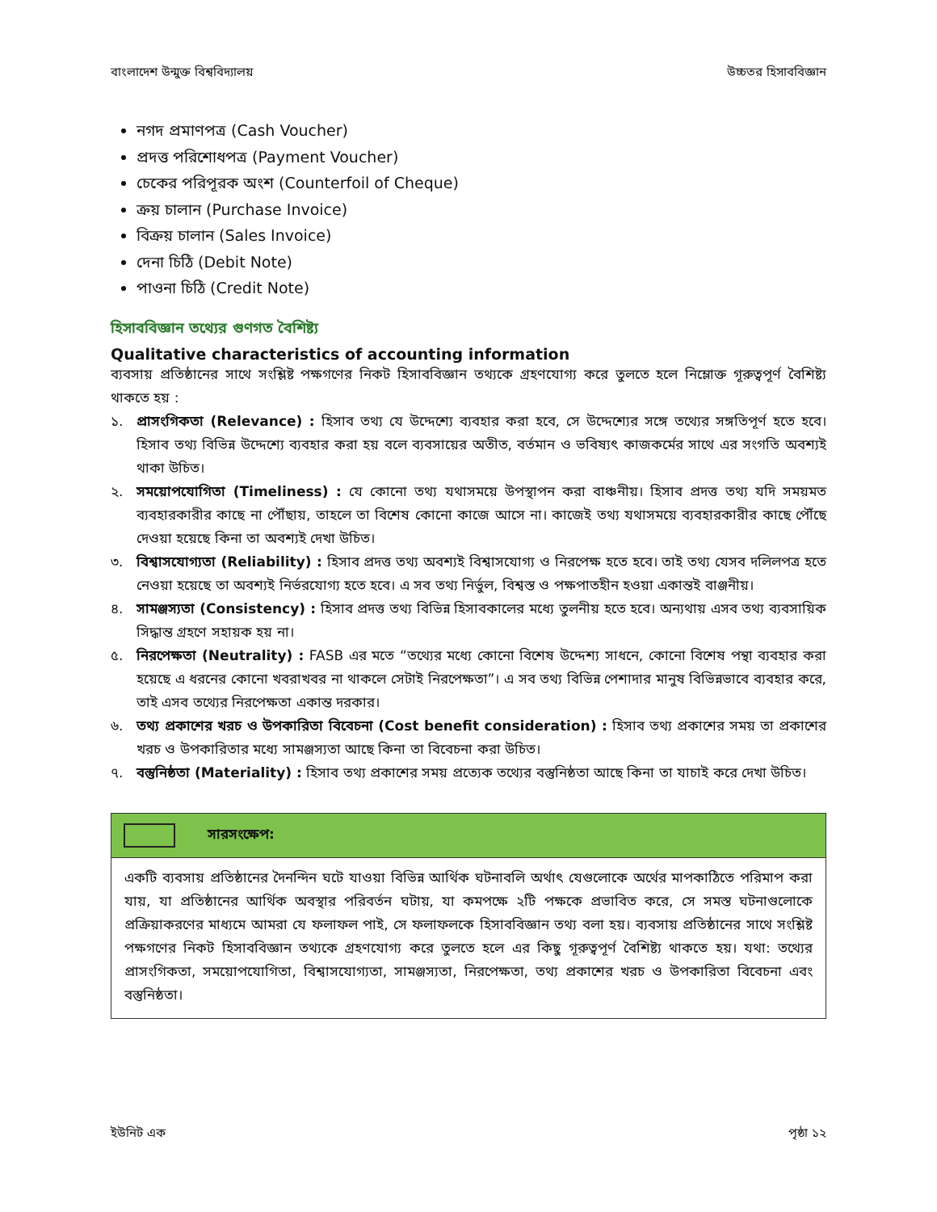বাংলাদেশ উন্মুক্ত বিশ্ববিদ্যালয় উচ্চতর হিসাববিজ্ঞান
নগদ প্রমাণপত্র (Cash Voucher)
প্রদত্ত পরিশোধপত্র (Payment Voucher)
চেকের পরিপূরক অংশ (Counterfoil of Cheque)
ক্রয় চালান (Purchase Invoice)
বিক্রয় চালান (Sales Invoice)
দেনা চিঠি (Debit Note)
পাওনা চিঠি (Credit Note)
হিসাববিজ্ঞান তথ্যের গুণগত বৈশিষ্ট্য
Qualitative characteristics of accounting information
ব্যবসায় প্রতিষ্ঠানের সাথে সংশ্লিষ্ট পক্ষগণের নিকট হিসাববিজ্ঞান তথ্যকে গ্রহণযোগ্য করে তুলতে হলে নিম্লোক্ত গূরুত্বপূর্ণ বৈশিষ্ট্য থাকতে হয় :
১. প্রাসংগিকতা (Relevance) : হিসাব তথ্য যে উদ্দেশ্যে ব্যবহার করা হবে, সে উদ্দেশ্যের সঙ্গে তথ্যের সঙ্গতিপূর্ণ হতে হবে। হিসাব তথ্য বিভিন্ন উদ্দেশ্যে ব্যবহার করা হয় বলে ব্যবসায়ের অতীত, বর্তমান ও ভবিষ্যৎ কাজকর্মের সাথে এর সংগতি অবশ্যই থাকা উচিত।
২. সময়োপযোগিতা (Timeliness) : যে কোনো তথ্য যথাসময়ে উপস্থাপন করা বাঞ্চনীয়। হিসাব প্রদত্ত তথ্য যদি সময়মত ব্যবহারকারীর কাছে না পৌঁছায়, তাহলে তা বিশেষ কোনো কাজে আসে না। কাজেই তথ্য যথাসময়ে ব্যবহারকারীর কাছে পৌঁছে দেওয়া হয়েছে কিনা তা অবশ্যই দেখা উচিত।
৩. বিশ্বাসযোগ্যতা (Reliability) : হিসাব প্রদত্ত তথ্য অবশ্যই বিশ্বাসযোগ্য ও নিরপেক্ষ হতে হবে। তাই তথ্য যেসব দলিলপত্র হতে নেওয়া হয়েছে তা অবশ্যই নির্ভরযোগ্য হতে হবে। এ সব তথ্য নির্ভুল, বিশ্বস্ত ও পক্ষপাতহীন হওয়া একান্তই বাঞ্জনীয়।
৪. সামঞ্জস্যতা (Consistency) : হিসাব প্রদত্ত তথ্য বিভিন্ন হিসাবকালের মধ্যে তুলনীয় হতে হবে। অন্যথায় এসব তথ্য ব্যবসায়িক সিদ্ধান্ত গ্রহণে সহায়ক হয় না।
৫. নিরপেক্ষতা (Neutrality) : FASB এর মতে “তথ্যের মধ্যে কোনো বিশেষ উদ্দেশ্য সাধনে, কোনো বিশেষ পন্থা ব্যবহার করা হয়েছে এ ধরনের কোনো খবরাখবর না থাকলে সেটাই নিরপেক্ষতা”। এ সব তথ্য বিভিন্ন পেশাদার মানুষ বিভিন্নভাবে ব্যবহার করে, তাই এসব তথ্যের নিরপেক্ষতা একান্ত দরকার।
৬. তথ্য প্রকাশের খরচ ও উপকারিতা বিবেচনা (Cost benefit consideration) : হিসাব তথ্য প্রকাশের সময় তা প্রকাশের খরচ ও উপকারিতার মধ্যে সামঞ্জস্যতা আছে কিনা তা বিবেচনা করা উচিত।
৭. বস্তুনিষ্ঠতা (Materiality) : হিসাব তথ্য প্রকাশের সময় প্রত্যেক তথ্যের বস্তুনিষ্ঠতা আছে কিনা তা যাচাই করে দেখা উচিত।
সারসংক্ষেপ:
একটি ব্যবসায় প্রতিষ্ঠানের দৈনন্দিন ঘটে যাওয়া বিভিন্ন আর্থিক ঘটনাবলি অর্থাৎ যেগুলোকে অর্থের মাপকাঠিতে পরিমাপ করা যায়, যা প্রতিষ্ঠানের আর্থিক অবস্থার পরিবর্তন ঘটায়, যা কমপক্ষে ২টি পক্ষকে প্রভাবিত করে, সে সমস্ত ঘটনাগুলোকে প্রক্রিয়াকরণের মাধ্যমে আমরা যে ফলাফল পাই, সে ফলাফলকে হিসাববিজ্ঞান তথ্য বলা হয়। ব্যবসায় প্রতিষ্ঠানের সাথে সংশ্লিষ্ট পক্ষগণের নিকট হিসাববিজ্ঞান তথ্যকে গ্রহণযোগ্য করে তুলতে হলে এর কিছু গূরুত্বপূর্ণ বৈশিষ্ট্য থাকতে হয়। যথা: তথ্যের প্রাসংগিকতা, সময়োপযোগিতা, বিশ্বাসযোগ্যতা, সামঞ্জস্যতা, নিরপেক্ষতা, তথ্য প্রকাশের খরচ ও উপকারিতা বিবেচনা এবং বস্তুনিষ্ঠতা।
ইউনিট এক পৃষ্ঠা ১২